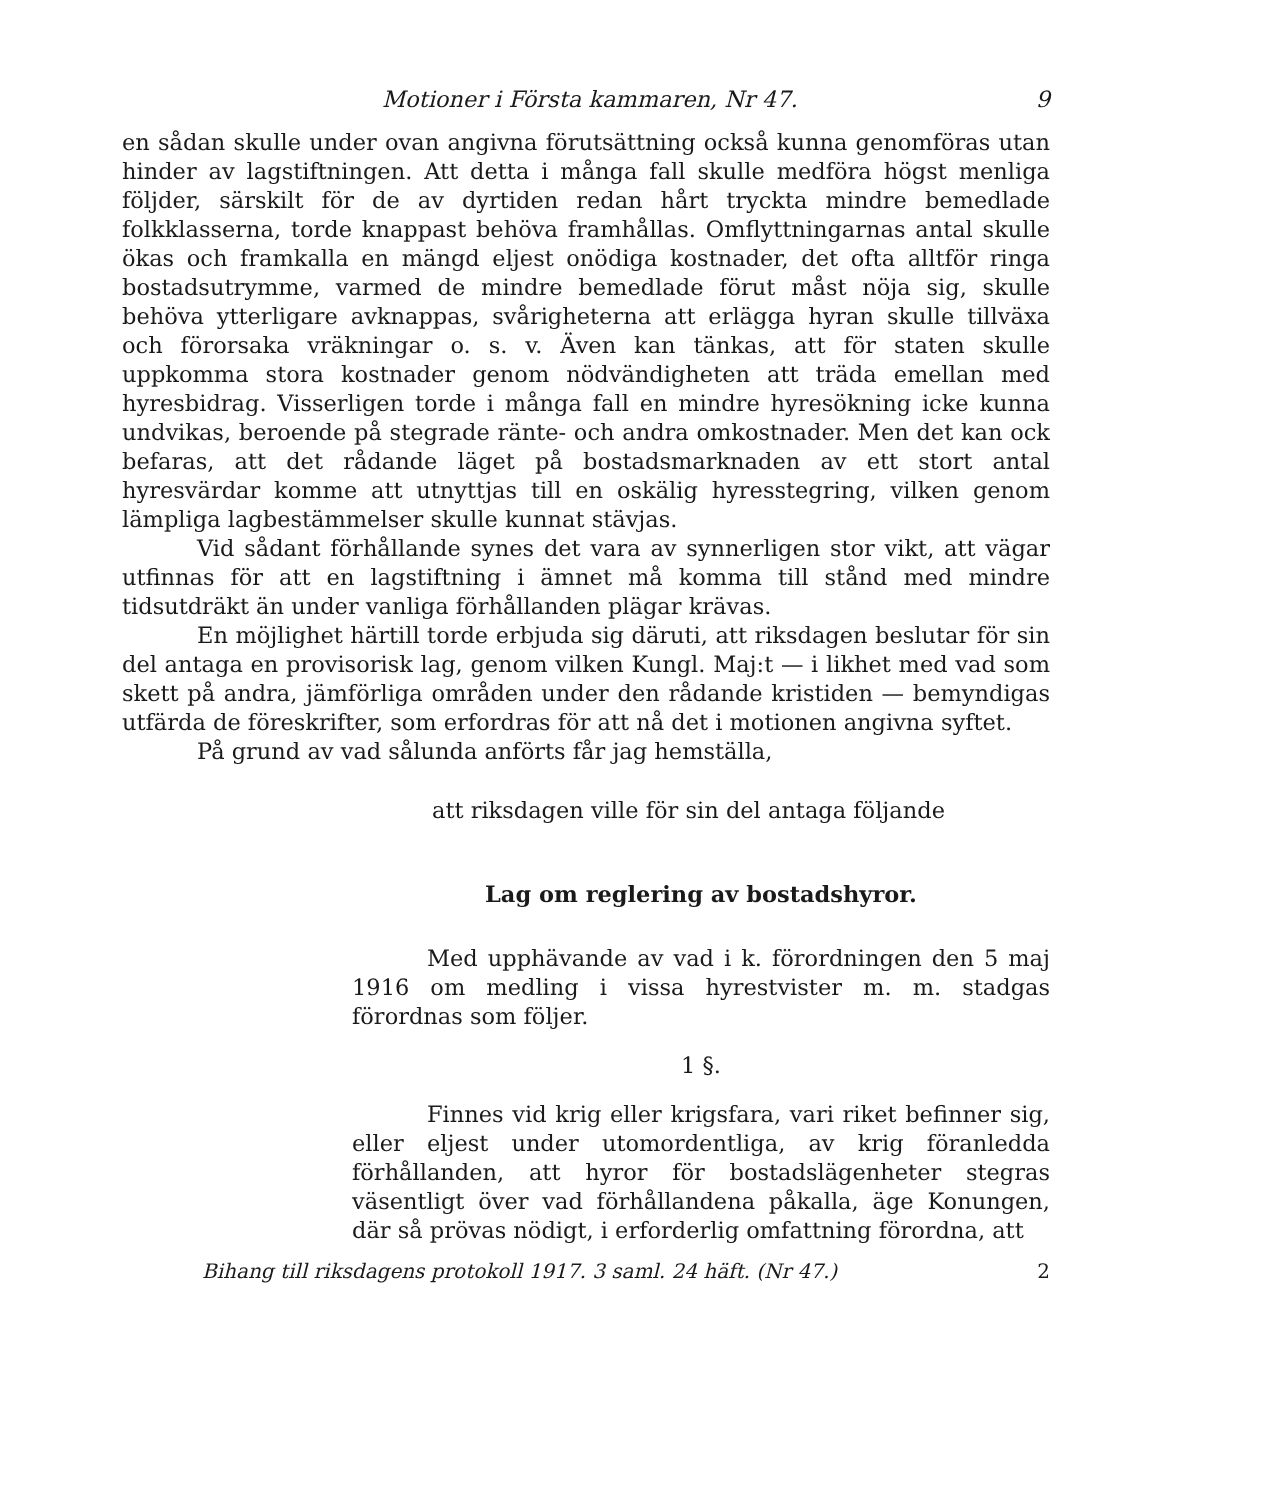Motioner i Första kammaren, Nr 47. 9
en sådan skulle under ovan angivna förutsättning också kunna genomföras utan hinder av lagstiftningen. Att detta i många fall skulle medföra högst menliga följder, särskilt för de av dyrtiden redan hårt tryckta mindre bemedlade folkklasserna, torde knappast behöva framhållas. Omflyttningarnas antal skulle ökas och framkalla en mängd eljest onödiga kostnader, det ofta alltför ringa bostadsutrymme, varmed de mindre bemedlade förut måst nöja sig, skulle behöva ytterligare avknappas, svårigheterna att erlägga hyran skulle tillväxa och förorsaka vräkningar o. s. v. Även kan tänkas, att för staten skulle uppkomma stora kostnader genom nödvändigheten att träda emellan med hyresbidrag. Visserligen torde i många fall en mindre hyresökning icke kunna undvikas, beroende på stegrade ränte- och andra omkostnader. Men det kan ock befaras, att det rådande läget på bostadsmarknaden av ett stort antal hyresvärdar komme att utnyttjas till en oskälig hyresstegring, vilken genom lämpliga lagbestämmelser skulle kunnat stävjas.
Vid sådant förhållande synes det vara av synnerligen stor vikt, att vägar utfinnas för att en lagstiftning i ämnet må komma till stånd med mindre tidsutdräkt än under vanliga förhållanden plägar krävas.
En möjlighet härtill torde erbjuda sig däruti, att riksdagen beslutar för sin del antaga en provisorisk lag, genom vilken Kungl. Maj:t — i likhet med vad som skett på andra, jämförliga områden under den rådande kristiden — bemyndigas utfärda de föreskrifter, som erfordras för att nå det i motionen angivna syftet.
På grund av vad sålunda anförts får jag hemställa,
att riksdagen ville för sin del antaga följande
Lag om reglering av bostadshyror.
Med upphävande av vad i k. förordningen den 5 maj 1916 om medling i vissa hyrestvister m. m. stadgas förordnas som följer.
1 §.
Finnes vid krig eller krigsfara, vari riket befinner sig, eller eljest under utomordentliga, av krig föranledda förhållanden, att hyror för bostadslägenheter stegras väsentligt över vad förhållandena påkalla, äge Konungen, där så prövas nödigt, i erforderlig omfattning förordna, att
Bihang till riksdagens protokoll 1917. 3 saml. 24 häft. (Nr 47.) 2